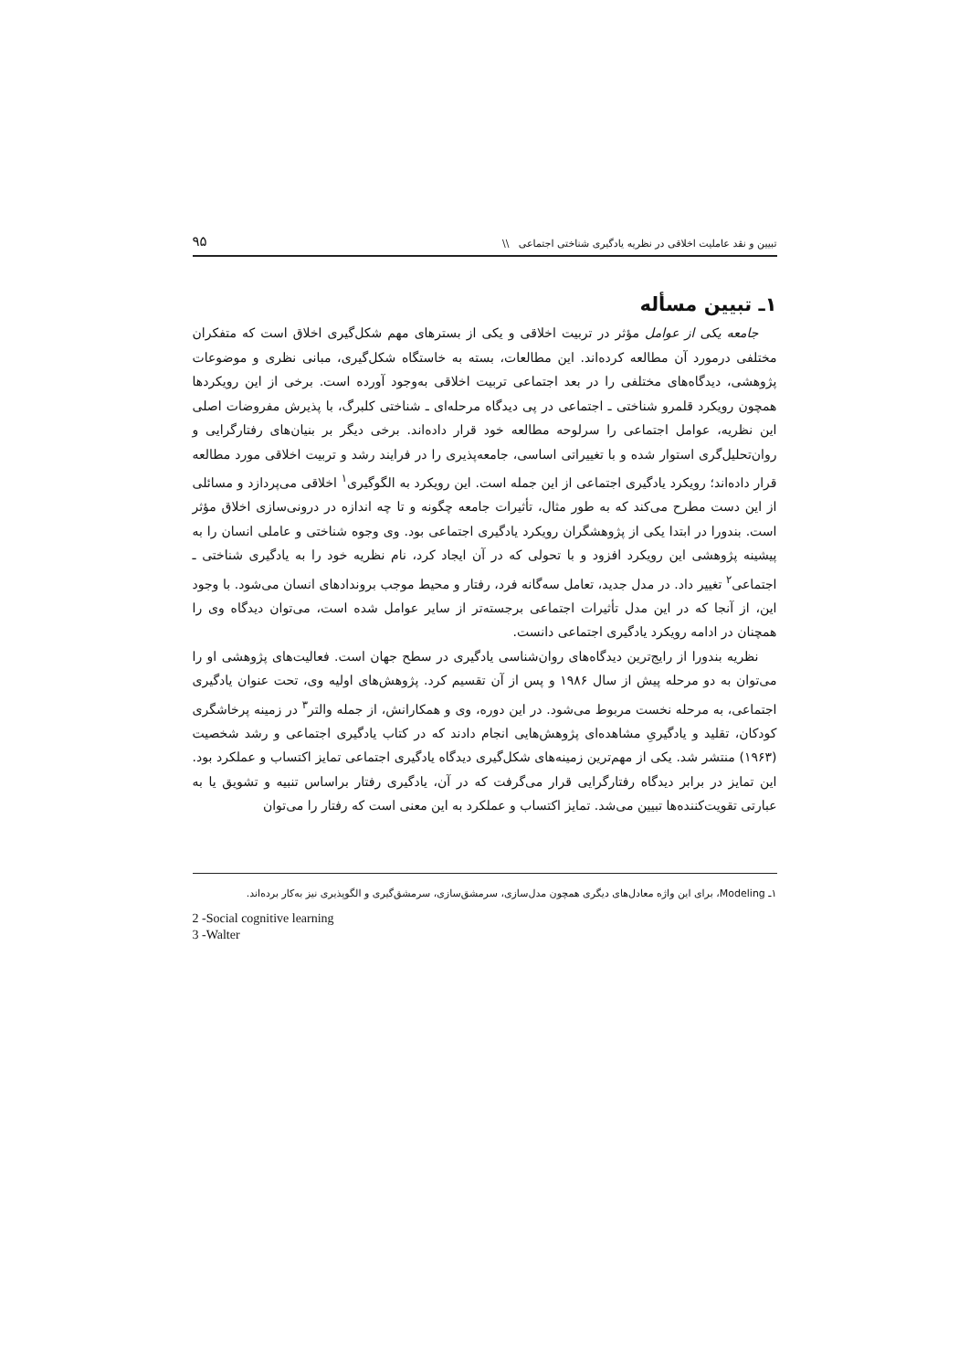تبیین و نقد عاملیت اخلاقی در نظریه یادگیری شناختی اجتماعی \\ ۹۵
۱ـ تبیین مسأله
جامعه یکی از عوامل مؤثر در تربیت اخلاقی و یکی از بسترهای مهم شکل‌گیری اخلاق است که متفکران مختلفی درمورد آن مطالعه کرده‌اند. این مطالعات، بسته به خاستگاه شکل‌گیری، مبانی نظری و موضوعات پژوهشی، دیدگاه‌های مختلفی را در بعد اجتماعی تربیت اخلاقی به‌وجود آورده است. برخی از این رویکردها همچون رویکرد قلمرو شناختی ـ اجتماعی در پی دیدگاه مرحله‌ای ـ شناختی کلبرگ، با پذیرش مفروضات اصلی این نظریه، عوامل اجتماعی را سرلوحه مطالعه خود قرار داده‌اند. برخی دیگر بر بنیان‌های رفتارگرایی و روان‌تحلیل‌گری استوار شده و با تغییراتی اساسی، جامعه‌پذیری را در فرایند رشد و تربیت اخلاقی مورد مطالعه قرار داده‌اند؛ رویکرد یادگیری اجتماعی از این جمله است. این رویکرد به الگوگیری<sup>۱</sup> اخلاقی می‌پردازد و مسائلی از این دست مطرح می‌کند که به طور مثال، تأثیرات جامعه چگونه و تا چه اندازه در درونی‌سازی اخلاق مؤثر است. بندورا در ابتدا یکی از پژوهشگران رویکرد یادگیری اجتماعی بود. وی وجوه شناختی و عاملی انسان را به پیشینه پژوهشی این رویکرد افزود و با تحولی که در آن ایجاد کرد، نام نظریه خود را به یادگیری شناختی ـ اجتماعی<sup>۲</sup> تغییر داد. در مدل جدید، تعامل سه‌گانه فرد، رفتار و محیط موجب بروندادهای انسان می‌شود. با وجود این، از آنجا که در این مدل تأثیرات اجتماعی برجسته‌تر از سایر عوامل شده است، می‌توان دیدگاه وی را همچنان در ادامه رویکرد یادگیری اجتماعی دانست.
نظریه بندورا از رایج‌ترین دیدگاه‌های روان‌شناسی یادگیری در سطح جهان است. فعالیت‌های پژوهشی او را می‌توان به دو مرحله پیش از سال ۱۹۸۶ و پس از آن تقسیم کرد. پژوهش‌های اولیه وی، تحت عنوان یادگیری اجتماعی، به مرحله نخست مربوط می‌شود. در این دوره، وی و همکارانش، از جمله والتر<sup>۳</sup> در زمینه پرخاشگری کودکان، تقلید و یادگیریِ مشاهده‌ای پژوهش‌هایی انجام دادند که در کتاب یادگیری اجتماعی و رشد شخصیت (۱۹۶۳) منتشر شد. یکی از مهم‌ترین زمینه‌های شکل‌گیری دیدگاه یادگیری اجتماعی تمایز اکتساب و عملکرد بود. این تمایز در برابر دیدگاه رفتارگرایی قرار می‌گرفت که در آن، یادگیری رفتار براساس تنبیه و تشویق یا به عبارتی تقویت‌کننده‌ها تبیین می‌شد. تمایز اکتساب و عملکرد به این معنی است که رفتار را می‌توان
۱ـ Modeling، برای این واژه معادل‌های دیگری همچون مدل‌سازی، سرمشق‌سازی، سرمشق‌گیری و الگوپذیری نیز به‌کار برده‌اند.
2 -Social cognitive learning
3 -Walter